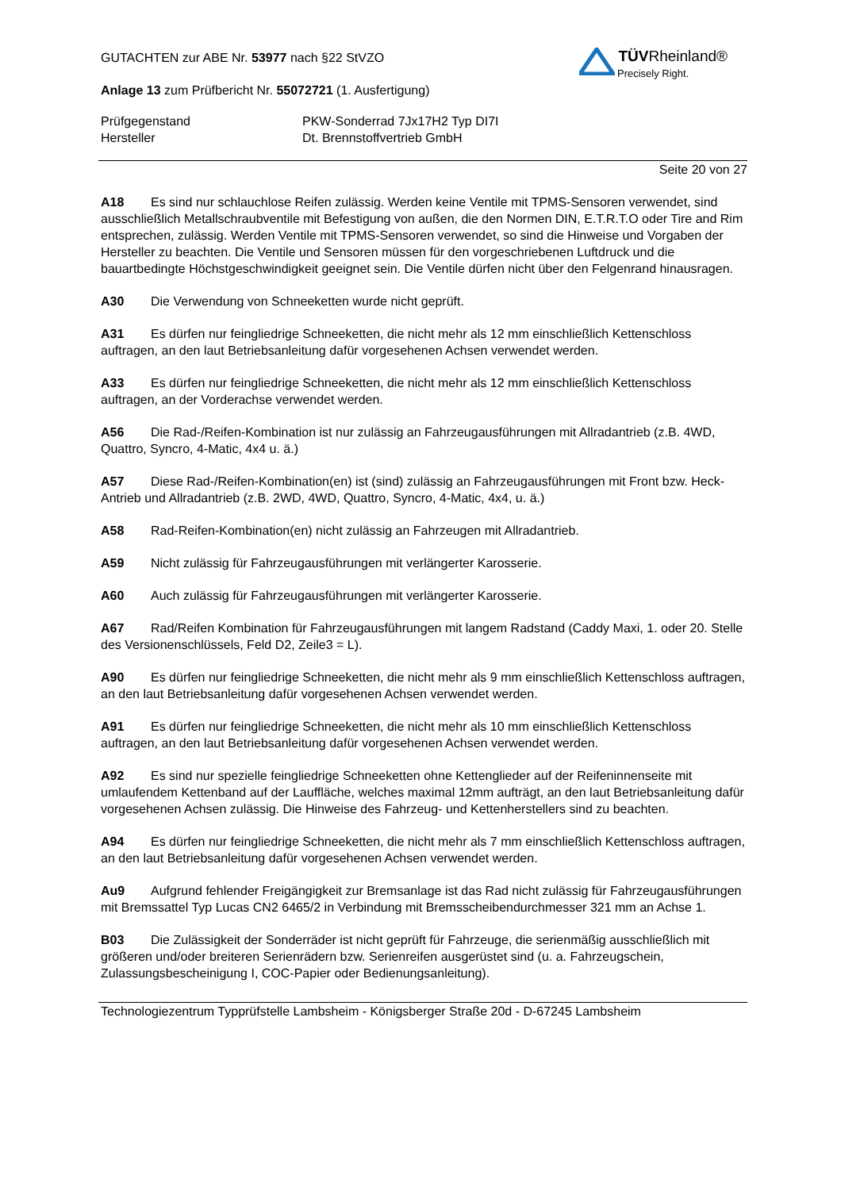TÜV Rheinland®
Precisely Right.
GUTACHTEN zur ABE Nr. 53977 nach §22 StVZO
Anlage 13 zum Prüfbericht Nr. 55072721 (1. Ausfertigung)
Prüfgegenstand PKW-Sonderrad 7Jx17H2 Typ DI7I
Hersteller Dt. Brennstoffvertrieb GmbH
Seite 20 von 27
A18 Es sind nur schlauchlose Reifen zulässig. Werden keine Ventile mit TPMS-Sensoren verwendet, sind ausschließlich Metallschraubventile mit Befestigung von außen, die den Normen DIN, E.T.R.T.O oder Tire and Rim entsprechen, zulässig. Werden Ventile mit TPMS-Sensoren verwendet, so sind die Hinweise und Vorgaben der Hersteller zu beachten. Die Ventile und Sensoren müssen für den vorgeschriebenen Luftdruck und die bauartbedingte Höchstgeschwindigkeit geeignet sein. Die Ventile dürfen nicht über den Felgenrand hinausragen.
A30 Die Verwendung von Schneeketten wurde nicht geprüft.
A31 Es dürfen nur feingliedrige Schneeketten, die nicht mehr als 12 mm einschließlich Kettenschloss auftragen, an den laut Betriebsanleitung dafür vorgesehenen Achsen verwendet werden.
A33 Es dürfen nur feingliedrige Schneeketten, die nicht mehr als 12 mm einschließlich Kettenschloss auftragen, an der Vorderachse verwendet werden.
A56 Die Rad-/Reifen-Kombination ist nur zulässig an Fahrzeugausführungen mit Allradantrieb (z.B. 4WD, Quattro, Syncro, 4-Matic, 4x4 u. ä.)
A57 Diese Rad-/Reifen-Kombination(en) ist (sind) zulässig an Fahrzeugausführungen mit Front bzw. Heck-Antrieb und Allradantrieb (z.B. 2WD, 4WD, Quattro, Syncro, 4-Matic, 4x4, u. ä.)
A58 Rad-Reifen-Kombination(en) nicht zulässig an Fahrzeugen mit Allradantrieb.
A59 Nicht zulässig für Fahrzeugausführungen mit verlängerter Karosserie.
A60 Auch zulässig für Fahrzeugausführungen mit verlängerter Karosserie.
A67 Rad/Reifen Kombination für Fahrzeugausführungen mit langem Radstand (Caddy Maxi, 1. oder 20. Stelle des Versionenschlüssels, Feld D2, Zeile3 = L).
A90 Es dürfen nur feingliedrige Schneeketten, die nicht mehr als 9 mm einschließlich Kettenschloss auftragen, an den laut Betriebsanleitung dafür vorgesehenen Achsen verwendet werden.
A91 Es dürfen nur feingliedrige Schneeketten, die nicht mehr als 10 mm einschließlich Kettenschloss auftragen, an den laut Betriebsanleitung dafür vorgesehenen Achsen verwendet werden.
A92 Es sind nur spezielle feingliedrige Schneeketten ohne Kettenglieder auf der Reifeninnenseite mit umlaufendem Kettenband auf der Lauffläche, welches maximal 12mm aufträgt, an den laut Betriebsanleitung dafür vorgesehenen Achsen zulässig. Die Hinweise des Fahrzeug- und Kettenherstellers sind zu beachten.
A94 Es dürfen nur feingliedrige Schneeketten, die nicht mehr als 7 mm einschließlich Kettenschloss auftragen, an den laut Betriebsanleitung dafür vorgesehenen Achsen verwendet werden.
Au9 Aufgrund fehlender Freigängigkeit zur Bremsanlage ist das Rad nicht zulässig für Fahrzeugausführungen mit Bremssattel Typ Lucas CN2 6465/2 in Verbindung mit Bremsscheibendurchmesser 321 mm an Achse 1.
B03 Die Zulässigkeit der Sonderräder ist nicht geprüft für Fahrzeuge, die serienmäßig ausschließlich mit größeren und/oder breiteren Serienrädern bzw. Serienreifen ausgerüstet sind (u. a. Fahrzeugschein, Zulassungsbescheinigung I, COC-Papier oder Bedienungsanleitung).
Technologiezentrum Typprüfstelle Lambsheim - Königsberger Straße 20d - D-67245 Lambsheim